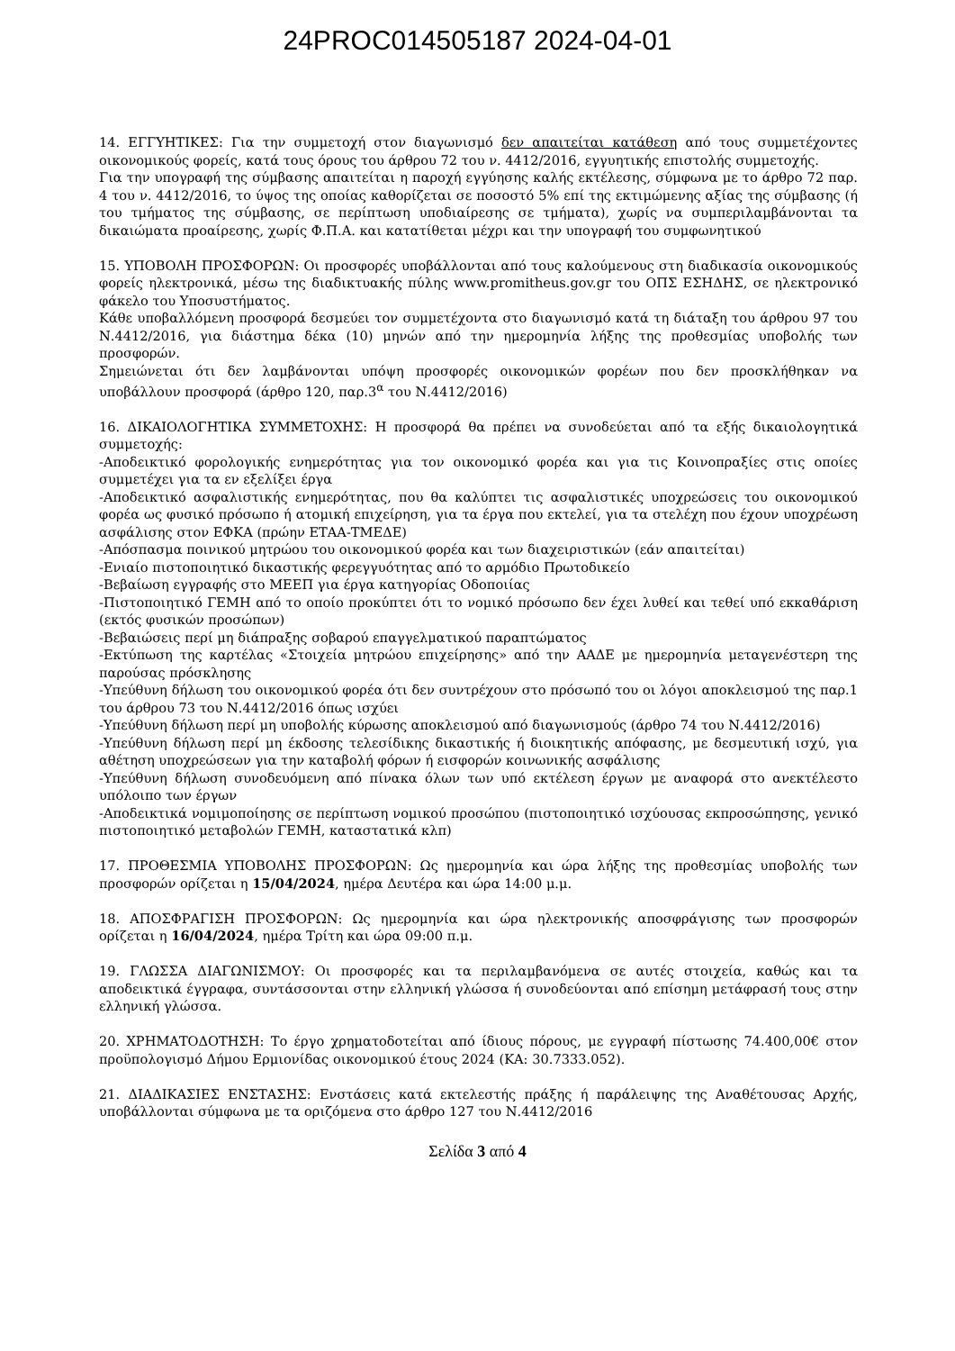24PROC014505187 2024-04-01
14. ΕΓΓΥΗΤΙΚΕΣ: Για την συμμετοχή στον διαγωνισμό δεν απαιτείται κατάθεση από τους συμμετέχοντες οικονομικούς φορείς, κατά τους όρους του άρθρου 72 του ν. 4412/2016, εγγυητικής επιστολής συμμετοχής.
Για την υπογραφή της σύμβασης απαιτείται η παροχή εγγύησης καλής εκτέλεσης, σύμφωνα με το άρθρο 72 παρ. 4 του ν. 4412/2016, το ύψος της οποίας καθορίζεται σε ποσοστό 5% επί της εκτιμώμενης αξίας της σύμβασης (ή του τμήματος της σύμβασης, σε περίπτωση υποδιαίρεσης σε τμήματα), χωρίς να συμπεριλαμβάνονται τα δικαιώματα προαίρεσης, χωρίς Φ.Π.Α. και κατατίθεται μέχρι και την υπογραφή του συμφωνητικού
15. ΥΠΟΒΟΛΗ ΠΡΟΣΦΟΡΩΝ: Οι προσφορές υποβάλλονται από τους καλούμενους στη διαδικασία οικονομικούς φορείς ηλεκτρονικά, μέσω της διαδικτυακής πύλης www.promitheus.gov.gr του ΟΠΣ ΕΣΗΔΗΣ, σε ηλεκτρονικό φάκελο του Υποσυστήματος.
Κάθε υποβαλλόμενη προσφορά δεσμεύει τον συμμετέχοντα στο διαγωνισμό κατά τη διάταξη του άρθρου 97 του Ν.4412/2016, για διάστημα δέκα (10) μηνών από την ημερομηνία λήξης της προθεσμίας υποβολής των προσφορών.
Σημειώνεται ότι δεν λαμβάνονται υπόψη προσφορές οικονομικών φορέων που δεν προσκλήθηκαν να υποβάλλουν προσφορά (άρθρο 120, παρ.3<sup>α</sup> του Ν.4412/2016)
16. ΔΙΚΑΙΟΛΟΓΗΤΙΚΑ ΣΥΜΜΕΤΟΧΗΣ: Η προσφορά θα πρέπει να συνοδεύεται από τα εξής δικαιολογητικά συμμετοχής:
-Αποδεικτικό φορολογικής ενημερότητας για τον οικονομικό φορέα και για τις Κοινοπραξίες στις οποίες συμμετέχει για τα εν εξελίξει έργα
-Αποδεικτικό ασφαλιστικής ενημερότητας, που θα καλύπτει τις ασφαλιστικές υποχρεώσεις του οικονομικού φορέα ως φυσικό πρόσωπο ή ατομική επιχείρηση, για τα έργα που εκτελεί, για τα στελέχη που έχουν υποχρέωση ασφάλισης στον ΕΦΚΑ (πρώην ΕΤΑΑ-ΤΜΕΔΕ)
-Απόσπασμα ποινικού μητρώου του οικονομικού φορέα και των διαχειριστικών (εάν απαιτείται)
-Ενιαίο πιστοποιητικό δικαστικής φερεγγυότητας από το αρμόδιο Πρωτοδικείο
-Βεβαίωση εγγραφής στο ΜΕΕΠ για έργα κατηγορίας Οδοποιίας
-Πιστοποιητικό ΓΕΜΗ από το οποίο προκύπτει ότι το νομικό πρόσωπο δεν έχει λυθεί και τεθεί υπό εκκαθάριση (εκτός φυσικών προσώπων)
-Βεβαιώσεις περί μη διάπραξης σοβαρού επαγγελματικού παραπτώματος
-Εκτύπωση της καρτέλας «Στοιχεία μητρώου επιχείρησης» από την ΑΑΔΕ με ημερομηνία μεταγενέστερη της παρούσας πρόσκλησης
-Υπεύθυνη δήλωση του οικονομικού φορέα ότι δεν συντρέχουν στο πρόσωπό του οι λόγοι αποκλεισμού της παρ.1 του άρθρου 73 του Ν.4412/2016 όπως ισχύει
-Υπεύθυνη δήλωση περί μη υποβολής κύρωσης αποκλεισμού από διαγωνισμούς (άρθρο 74 του Ν.4412/2016)
-Υπεύθυνη δήλωση περί μη έκδοσης τελεσίδικης δικαστικής ή διοικητικής απόφασης, με δεσμευτική ισχύ, για αθέτηση υποχρεώσεων για την καταβολή φόρων ή εισφορών κοινωνικής ασφάλισης
-Υπεύθυνη δήλωση συνοδευόμενη από πίνακα όλων των υπό εκτέλεση έργων με αναφορά στο ανεκτέλεστο υπόλοιπο των έργων
-Αποδεικτικά νομιμοποίησης σε περίπτωση νομικού προσώπου (πιστοποιητικό ισχύουσας εκπροσώπησης, γενικό πιστοποιητικό μεταβολών ΓΕΜΗ, καταστατικά κλπ)
17. ΠΡΟΘΕΣΜΙΑ ΥΠΟΒΟΛΗΣ ΠΡΟΣΦΟΡΩΝ: Ως ημερομηνία και ώρα λήξης της προθεσμίας υποβολής των προσφορών ορίζεται η 15/04/2024, ημέρα Δευτέρα και ώρα 14:00 μ.μ.
18. ΑΠΟΣΦΡΑΓΙΣΗ ΠΡΟΣΦΟΡΩΝ: Ως ημερομηνία και ώρα ηλεκτρονικής αποσφράγισης των προσφορών ορίζεται η 16/04/2024, ημέρα Τρίτη και ώρα 09:00 π.μ.
19. ΓΛΩΣΣΑ ΔΙΑΓΩΝΙΣΜΟΥ: Οι προσφορές και τα περιλαμβανόμενα σε αυτές στοιχεία, καθώς και τα αποδεικτικά έγγραφα, συντάσσονται στην ελληνική γλώσσα ή συνοδεύονται από επίσημη μετάφρασή τους στην ελληνική γλώσσα.
20. ΧΡΗΜΑΤΟΔΟΤΗΣΗ: Το έργο χρηματοδοτείται από ίδιους πόρους, με εγγραφή πίστωσης 74.400,00€ στον προϋπολογισμό Δήμου Ερμιονίδας οικονομικού έτους 2024 (ΚΑ: 30.7333.052).
21. ΔΙΑΔΙΚΑΣΙΕΣ ΕΝΣΤΑΣΗΣ: Ενστάσεις κατά εκτελεστής πράξης ή παράλειψης της Αναθέτουσας Αρχής, υποβάλλονται σύμφωνα με τα οριζόμενα στο άρθρο 127 του Ν.4412/2016
Σελίδα 3 από 4